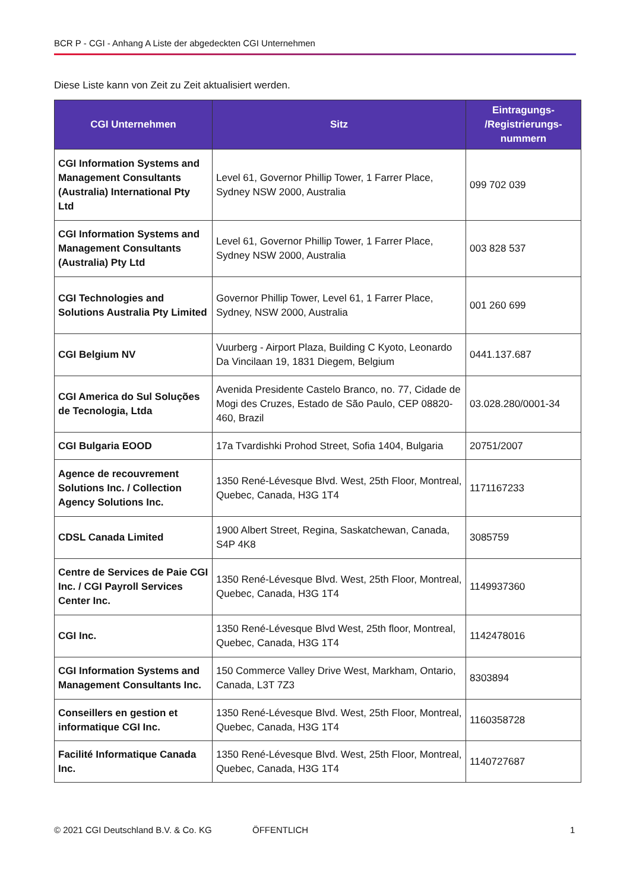BCR P - CGI - Anhang A Liste der abgedeckten CGI Unternehmen
Diese Liste kann von Zeit zu Zeit aktualisiert werden.
| CGI Unternehmen | Sitz | Eintragungs- /Registrierungs- nummern |
| --- | --- | --- |
| CGI Information Systems and Management Consultants (Australia) International Pty Ltd | Level 61, Governor Phillip Tower, 1 Farrer Place, Sydney NSW 2000, Australia | 099 702 039 |
| CGI Information Systems and Management Consultants (Australia) Pty Ltd | Level 61, Governor Phillip Tower, 1 Farrer Place, Sydney NSW 2000, Australia | 003 828 537 |
| CGI Technologies and Solutions Australia Pty Limited | Governor Phillip Tower, Level 61, 1 Farrer Place, Sydney, NSW 2000, Australia | 001 260 699 |
| CGI Belgium NV | Vuurberg - Airport Plaza, Building C Kyoto, Leonardo Da Vincilaan 19, 1831 Diegem, Belgium | 0441.137.687 |
| CGI America do Sul Soluções de Tecnologia, Ltda | Avenida Presidente Castelo Branco, no. 77, Cidade de Mogi des Cruzes, Estado de São Paulo, CEP 08820-460, Brazil | 03.028.280/0001-34 |
| CGI Bulgaria EOOD | 17a Tvardishki Prohod Street, Sofia 1404, Bulgaria | 20751/2007 |
| Agence de recouvrement Solutions Inc. / Collection Agency Solutions Inc. | 1350 René-Lévesque Blvd. West, 25th Floor, Montreal, Quebec, Canada, H3G 1T4 | 1171167233 |
| CDSL Canada Limited | 1900 Albert Street, Regina, Saskatchewan, Canada, S4P 4K8 | 3085759 |
| Centre de Services de Paie CGI Inc. / CGI Payroll Services Center Inc. | 1350 René-Lévesque Blvd. West, 25th Floor, Montreal, Quebec, Canada, H3G 1T4 | 1149937360 |
| CGI Inc. | 1350 René-Lévesque Blvd West, 25th floor, Montreal, Quebec, Canada, H3G 1T4 | 1142478016 |
| CGI Information Systems and Management Consultants Inc. | 150 Commerce Valley Drive West, Markham, Ontario, Canada, L3T 7Z3 | 8303894 |
| Conseillers en gestion et informatique CGI Inc. | 1350 René-Lévesque Blvd. West, 25th Floor, Montreal, Quebec, Canada, H3G 1T4 | 1160358728 |
| Facilité Informatique Canada Inc. | 1350 René-Lévesque Blvd. West, 25th Floor, Montreal, Quebec, Canada, H3G 1T4 | 1140727687 |
© 2021 CGI Deutschland B.V. & Co. KG
ÖFFENTLICH 1